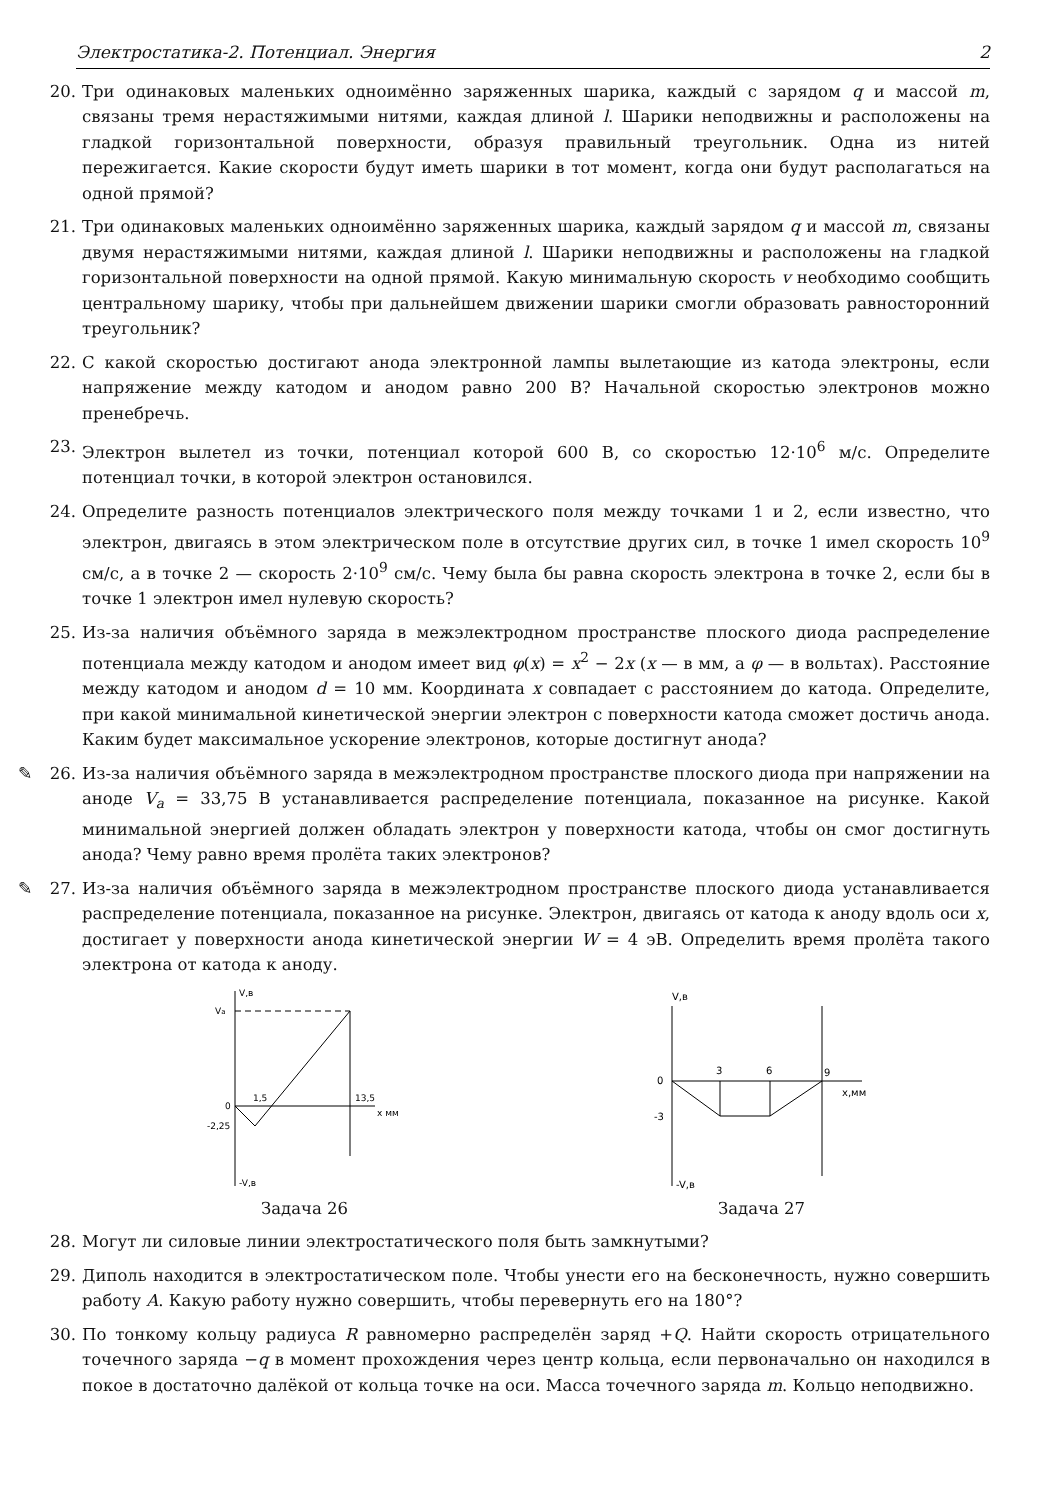Электростатика-2. Потенциал. Энергия 2
20. Три одинаковых маленьких одноимённо заряженных шарика, каждый с зарядом q и массой m, связаны тремя нерастяжимыми нитями, каждая длиной l. Шарики неподвижны и расположены на гладкой горизонтальной поверхности, образуя правильный треугольник. Одна из нитей пережигается. Какие скорости будут иметь шарики в тот момент, когда они будут располагаться на одной прямой?
21. Три одинаковых маленьких одноимённо заряженных шарика, каждый зарядом q и массой m, связаны двумя нерастяжимыми нитями, каждая длиной l. Шарики неподвижны и расположены на гладкой горизонтальной поверхности на одной прямой. Какую минимальную скорость v необходимо сообщить центральному шарику, чтобы при дальнейшем движении шарики смогли образовать равносторонний треугольник?
22. С какой скоростью достигают анода электронной лампы вылетающие из катода электроны, если напряжение между катодом и анодом равно 200 В? Начальной скоростью электронов можно пренебречь.
23. Электрон вылетел из точки, потенциал которой 600 В, со скоростью 12·10<sup>6</sup> м/с. Определите потенциал точки, в которой электрон остановился.
24. Определите разность потенциалов электрического поля между точками 1 и 2, если известно, что электрон, двигаясь в этом электрическом поле в отсутствие других сил, в точке 1 имел скорость 10<sup>9</sup> см/с, а в точке 2 — скорость 2·10<sup>9</sup> см/с. Чему была бы равна скорость электрона в точке 2, если бы в точке 1 электрон имел нулевую скорость?
25. Из-за наличия объёмного заряда в межэлектродном пространстве плоского диода распределение потенциала между катодом и анодом имеет вид φ(x) = x<sup>2</sup> − 2x (x — в мм, а φ — в вольтах). Расстояние между катодом и анодом d = 10 мм. Координата x совпадает с расстоянием до катода. Определите, при какой минимальной кинетической энергии электрон с поверхности катода сможет достичь анода. Каким будет максимальное ускорение электронов, которые достигнут анода?
✎ 26.
Из-за наличия объёмного заряда в межэлектродном пространстве плоского диода при напряжении на аноде V<sub>a</sub> = 33,75 В устанавливается распределение потенциала, показанное на рисунке. Какой минимальной энергией должен обладать электрон у поверхности катода, чтобы он смог достигнуть анода? Чему равно время пролёта таких электронов?
✎ 27.
Из-за наличия объёмного заряда в межэлектродном пространстве плоского диода устанавливается распределение потенциала, показанное на рисунке. Электрон, двигаясь от катода к аноду вдоль оси x, достигает у поверхности анода кинетической энергии W = 4 эВ. Определить время пролёта такого электрона от катода к аноду.
V,в
Va
0
-2,25
1,5
13,5
x мм
-V,в
Задача 26
V,в
0
-3
3
6
9
x,мм
-V,в
Задача 27
28. Могут ли силовые линии электростатического поля быть замкнутыми?
29. Диполь находится в электростатическом поле. Чтобы унести его на бесконечность, нужно совершить работу A. Какую работу нужно совершить, чтобы перевернуть его на 180°?
30. По тонкому кольцу радиуса R равномерно распределён заряд +Q. Найти скорость отрицательного точечного заряда −q в момент прохождения через центр кольца, если первоначально он находился в покое в достаточно далёкой от кольца точке на оси. Масса точечного заряда m. Кольцо неподвижно.